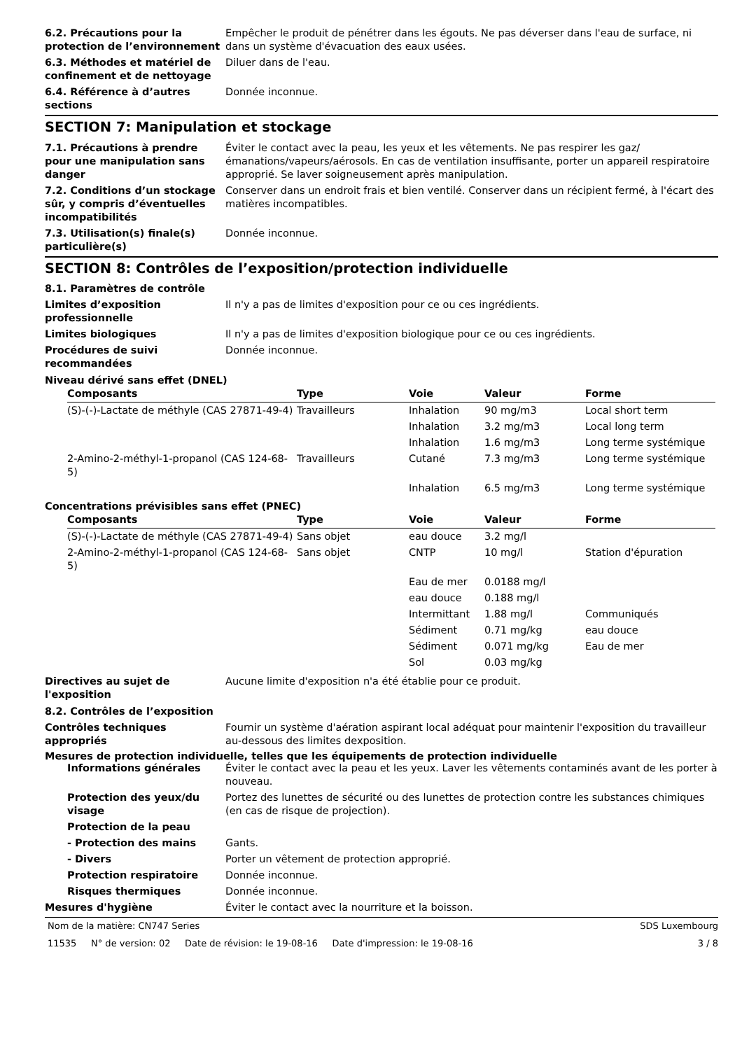6.2. Précautions pour la protection de l’environnement
Empêcher le produit de pénétrer dans les égouts. Ne pas déverser dans l'eau de surface, ni dans un système d'évacuation des eaux usées.
6.3. Méthodes et matériel de confinement et de nettoyage
Diluer dans de l'eau.
6.4. Référence à d’autres sections
Donnée inconnue.
SECTION 7: Manipulation et stockage
7.1. Précautions à prendre pour une manipulation sans danger
Éviter le contact avec la peau, les yeux et les vêtements. Ne pas respirer les gaz/émanations/vapeurs/aérosols. En cas de ventilation insuffisante, porter un appareil respiratoire approprié. Se laver soigneusement après manipulation.
7.2. Conditions d’un stockage sûr, y compris d’éventuelles incompatibilités
Conserver dans un endroit frais et bien ventilé. Conserver dans un récipient fermé, à l'écart des matières incompatibles.
7.3. Utilisation(s) finale(s) particulière(s)
Donnée inconnue.
SECTION 8: Contrôles de l’exposition/protection individuelle
8.1. Paramètres de contrôle
Limites d’exposition professionnelle
Il n'y a pas de limites d'exposition pour ce ou ces ingrédients.
Limites biologiques Il n'y a pas de limites d'exposition biologique pour ce ou ces ingrédients.
Procédures de suivi recommandées
Donnée inconnue.
Niveau dérivé sans effet (DNEL)
| Composants | Type | Voie | Valeur | Forme |
| --- | --- | --- | --- | --- |
| (S)-(-)-Lactate de méthyle (CAS 27871-49-4) | Travailleurs | Inhalation | 90 mg/m3 | Local short term |
| | | Inhalation | 3.2 mg/m3 | Local long term |
| | | Inhalation | 1.6 mg/m3 | Long terme systémique |
| 2-Amino-2-méthyl-1-propanol (CAS 124-68-5) | Travailleurs | Cutané | 7.3 mg/m3 | Long terme systémique |
| | | Inhalation | 6.5 mg/m3 | Long terme systémique |
Concentrations prévisibles sans effet (PNEC)
| Composants | Type | Voie | Valeur | Forme |
| --- | --- | --- | --- | --- |
| (S)-(-)-Lactate de méthyle (CAS 27871-49-4) | Sans objet | eau douce | 3.2 mg/l | |
| 2-Amino-2-méthyl-1-propanol (CAS 124-68-5) | Sans objet | CNTP | 10 mg/l | Station d'épuration |
| | | Eau de mer | 0.0188 mg/l | |
| | | eau douce | 0.188 mg/l | |
| | | Intermittant | 1.88 mg/l | Communiqués |
| | | Sédiment | 0.71 mg/kg | eau douce |
| | | Sédiment | 0.071 mg/kg | Eau de mer |
| | | Sol | 0.03 mg/kg | |
Directives au sujet de l'exposition
Aucune limite d'exposition n'a été établie pour ce produit.
8.2. Contrôles de l’exposition
Contrôles techniques appropriés
Fournir un système d'aération aspirant local adéquat pour maintenir l'exposition du travailleur au-dessous des limites dexposition.
Mesures de protection individuelle, telles que les équipements de protection individuelle
Informations générales Éviter le contact avec la peau et les yeux. Laver les vêtements contaminés avant de les porter à nouveau.
Protection des yeux/du visage
Portez des lunettes de sécurité ou des lunettes de protection contre les substances chimiques (en cas de risque de projection).
Protection de la peau
- Protection des mains Gants.
- Divers Porter un vêtement de protection approprié.
Protection respiratoire Donnée inconnue.
Risques thermiques Donnée inconnue.
Mesures d'hygiène Éviter le contact avec la nourriture et la boisson.
Nom de la matière: CN747 Series SDS Luxembourg
11535 N° de version: 02 Date de révision: le 19-08-16 Date d'impression: le 19-08-16 3 / 8